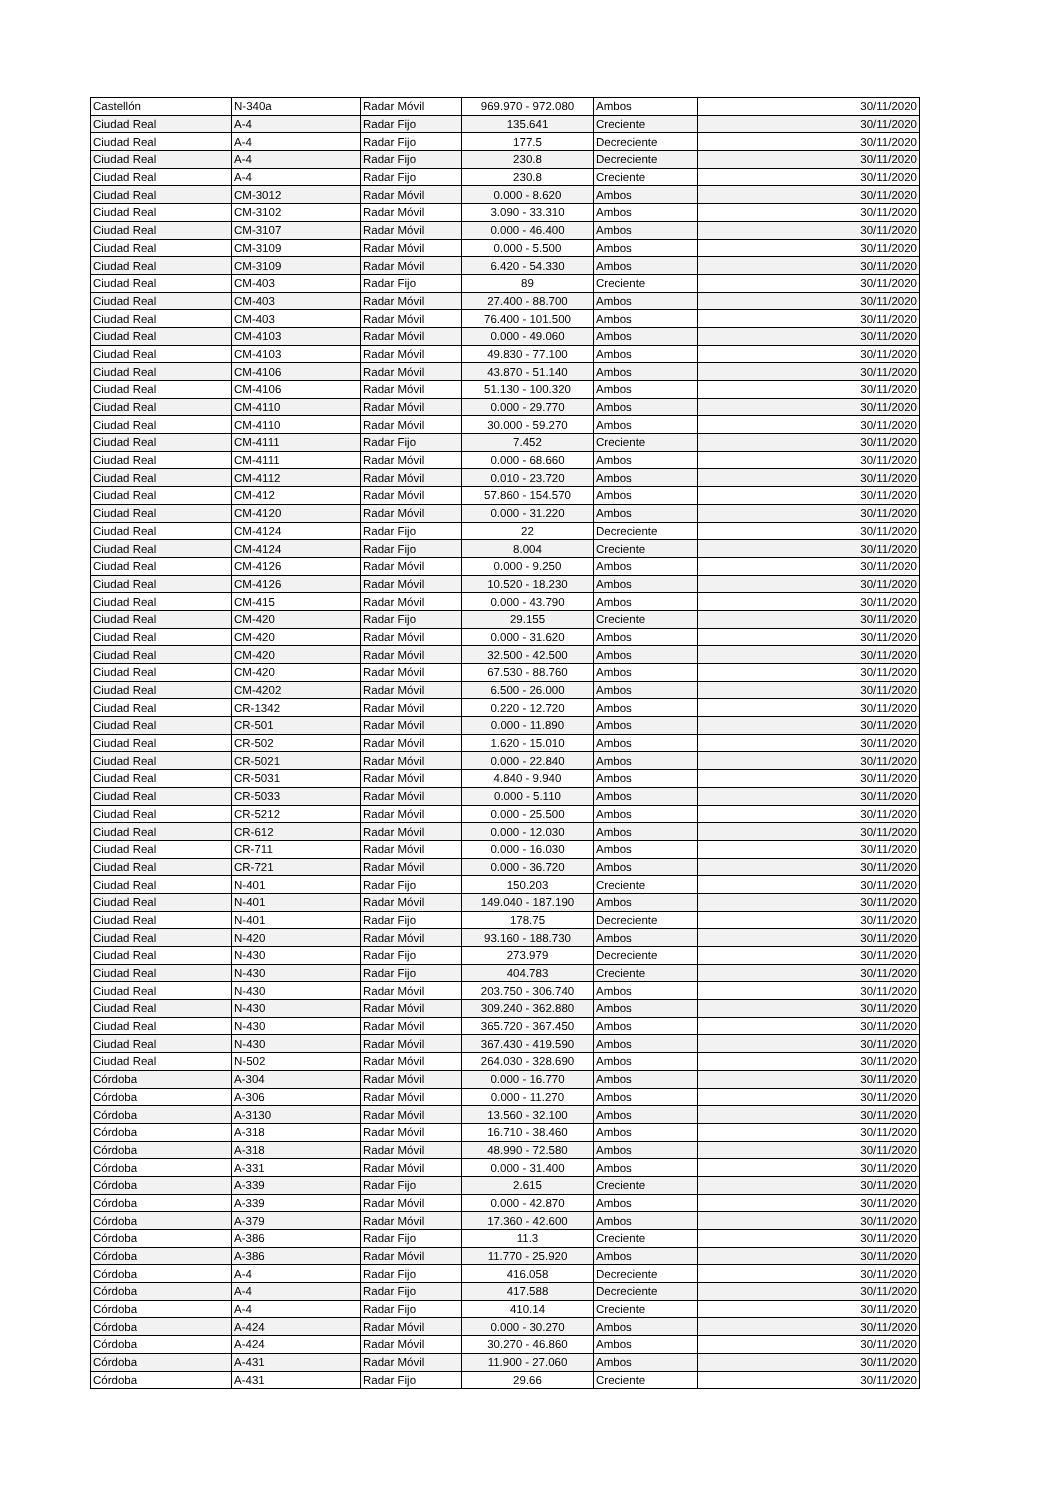| Castellón | N-340a | Radar Móvil | 969.970 - 972.080 | Ambos | 30/11/2020 |
| Ciudad Real | A-4 | Radar Fijo | 135.641 | Creciente | 30/11/2020 |
| Ciudad Real | A-4 | Radar Fijo | 177.5 | Decreciente | 30/11/2020 |
| Ciudad Real | A-4 | Radar Fijo | 230.8 | Decreciente | 30/11/2020 |
| Ciudad Real | A-4 | Radar Fijo | 230.8 | Creciente | 30/11/2020 |
| Ciudad Real | CM-3012 | Radar Móvil | 0.000 - 8.620 | Ambos | 30/11/2020 |
| Ciudad Real | CM-3102 | Radar Móvil | 3.090 - 33.310 | Ambos | 30/11/2020 |
| Ciudad Real | CM-3107 | Radar Móvil | 0.000 - 46.400 | Ambos | 30/11/2020 |
| Ciudad Real | CM-3109 | Radar Móvil | 0.000 - 5.500 | Ambos | 30/11/2020 |
| Ciudad Real | CM-3109 | Radar Móvil | 6.420 - 54.330 | Ambos | 30/11/2020 |
| Ciudad Real | CM-403 | Radar Fijo | 89 | Creciente | 30/11/2020 |
| Ciudad Real | CM-403 | Radar Móvil | 27.400 - 88.700 | Ambos | 30/11/2020 |
| Ciudad Real | CM-403 | Radar Móvil | 76.400 - 101.500 | Ambos | 30/11/2020 |
| Ciudad Real | CM-4103 | Radar Móvil | 0.000 - 49.060 | Ambos | 30/11/2020 |
| Ciudad Real | CM-4103 | Radar Móvil | 49.830 - 77.100 | Ambos | 30/11/2020 |
| Ciudad Real | CM-4106 | Radar Móvil | 43.870 - 51.140 | Ambos | 30/11/2020 |
| Ciudad Real | CM-4106 | Radar Móvil | 51.130 - 100.320 | Ambos | 30/11/2020 |
| Ciudad Real | CM-4110 | Radar Móvil | 0.000 - 29.770 | Ambos | 30/11/2020 |
| Ciudad Real | CM-4110 | Radar Móvil | 30.000 - 59.270 | Ambos | 30/11/2020 |
| Ciudad Real | CM-4111 | Radar Fijo | 7.452 | Creciente | 30/11/2020 |
| Ciudad Real | CM-4111 | Radar Móvil | 0.000 - 68.660 | Ambos | 30/11/2020 |
| Ciudad Real | CM-4112 | Radar Móvil | 0.010 - 23.720 | Ambos | 30/11/2020 |
| Ciudad Real | CM-412 | Radar Móvil | 57.860 - 154.570 | Ambos | 30/11/2020 |
| Ciudad Real | CM-4120 | Radar Móvil | 0.000 - 31.220 | Ambos | 30/11/2020 |
| Ciudad Real | CM-4124 | Radar Fijo | 22 | Decreciente | 30/11/2020 |
| Ciudad Real | CM-4124 | Radar Fijo | 8.004 | Creciente | 30/11/2020 |
| Ciudad Real | CM-4126 | Radar Móvil | 0.000 - 9.250 | Ambos | 30/11/2020 |
| Ciudad Real | CM-4126 | Radar Móvil | 10.520 - 18.230 | Ambos | 30/11/2020 |
| Ciudad Real | CM-415 | Radar Móvil | 0.000 - 43.790 | Ambos | 30/11/2020 |
| Ciudad Real | CM-420 | Radar Fijo | 29.155 | Creciente | 30/11/2020 |
| Ciudad Real | CM-420 | Radar Móvil | 0.000 - 31.620 | Ambos | 30/11/2020 |
| Ciudad Real | CM-420 | Radar Móvil | 32.500 - 42.500 | Ambos | 30/11/2020 |
| Ciudad Real | CM-420 | Radar Móvil | 67.530 - 88.760 | Ambos | 30/11/2020 |
| Ciudad Real | CM-4202 | Radar Móvil | 6.500 - 26.000 | Ambos | 30/11/2020 |
| Ciudad Real | CR-1342 | Radar Móvil | 0.220 - 12.720 | Ambos | 30/11/2020 |
| Ciudad Real | CR-501 | Radar Móvil | 0.000 - 11.890 | Ambos | 30/11/2020 |
| Ciudad Real | CR-502 | Radar Móvil | 1.620 - 15.010 | Ambos | 30/11/2020 |
| Ciudad Real | CR-5021 | Radar Móvil | 0.000 - 22.840 | Ambos | 30/11/2020 |
| Ciudad Real | CR-5031 | Radar Móvil | 4.840 - 9.940 | Ambos | 30/11/2020 |
| Ciudad Real | CR-5033 | Radar Móvil | 0.000 - 5.110 | Ambos | 30/11/2020 |
| Ciudad Real | CR-5212 | Radar Móvil | 0.000 - 25.500 | Ambos | 30/11/2020 |
| Ciudad Real | CR-612 | Radar Móvil | 0.000 - 12.030 | Ambos | 30/11/2020 |
| Ciudad Real | CR-711 | Radar Móvil | 0.000 - 16.030 | Ambos | 30/11/2020 |
| Ciudad Real | CR-721 | Radar Móvil | 0.000 - 36.720 | Ambos | 30/11/2020 |
| Ciudad Real | N-401 | Radar Fijo | 150.203 | Creciente | 30/11/2020 |
| Ciudad Real | N-401 | Radar Móvil | 149.040 - 187.190 | Ambos | 30/11/2020 |
| Ciudad Real | N-401 | Radar Fijo | 178.75 | Decreciente | 30/11/2020 |
| Ciudad Real | N-420 | Radar Móvil | 93.160 - 188.730 | Ambos | 30/11/2020 |
| Ciudad Real | N-430 | Radar Fijo | 273.979 | Decreciente | 30/11/2020 |
| Ciudad Real | N-430 | Radar Fijo | 404.783 | Creciente | 30/11/2020 |
| Ciudad Real | N-430 | Radar Móvil | 203.750 - 306.740 | Ambos | 30/11/2020 |
| Ciudad Real | N-430 | Radar Móvil | 309.240 - 362.880 | Ambos | 30/11/2020 |
| Ciudad Real | N-430 | Radar Móvil | 365.720 - 367.450 | Ambos | 30/11/2020 |
| Ciudad Real | N-430 | Radar Móvil | 367.430 - 419.590 | Ambos | 30/11/2020 |
| Ciudad Real | N-502 | Radar Móvil | 264.030 - 328.690 | Ambos | 30/11/2020 |
| Córdoba | A-304 | Radar Móvil | 0.000 - 16.770 | Ambos | 30/11/2020 |
| Córdoba | A-306 | Radar Móvil | 0.000 - 11.270 | Ambos | 30/11/2020 |
| Córdoba | A-3130 | Radar Móvil | 13.560 - 32.100 | Ambos | 30/11/2020 |
| Córdoba | A-318 | Radar Móvil | 16.710 - 38.460 | Ambos | 30/11/2020 |
| Córdoba | A-318 | Radar Móvil | 48.990 - 72.580 | Ambos | 30/11/2020 |
| Córdoba | A-331 | Radar Móvil | 0.000 - 31.400 | Ambos | 30/11/2020 |
| Córdoba | A-339 | Radar Fijo | 2.615 | Creciente | 30/11/2020 |
| Córdoba | A-339 | Radar Móvil | 0.000 - 42.870 | Ambos | 30/11/2020 |
| Córdoba | A-379 | Radar Móvil | 17.360 - 42.600 | Ambos | 30/11/2020 |
| Córdoba | A-386 | Radar Fijo | 11.3 | Creciente | 30/11/2020 |
| Córdoba | A-386 | Radar Móvil | 11.770 - 25.920 | Ambos | 30/11/2020 |
| Córdoba | A-4 | Radar Fijo | 416.058 | Decreciente | 30/11/2020 |
| Córdoba | A-4 | Radar Fijo | 417.588 | Decreciente | 30/11/2020 |
| Córdoba | A-4 | Radar Fijo | 410.14 | Creciente | 30/11/2020 |
| Córdoba | A-424 | Radar Móvil | 0.000 - 30.270 | Ambos | 30/11/2020 |
| Córdoba | A-424 | Radar Móvil | 30.270 - 46.860 | Ambos | 30/11/2020 |
| Córdoba | A-431 | Radar Móvil | 11.900 - 27.060 | Ambos | 30/11/2020 |
| Córdoba | A-431 | Radar Fijo | 29.66 | Creciente | 30/11/2020 |